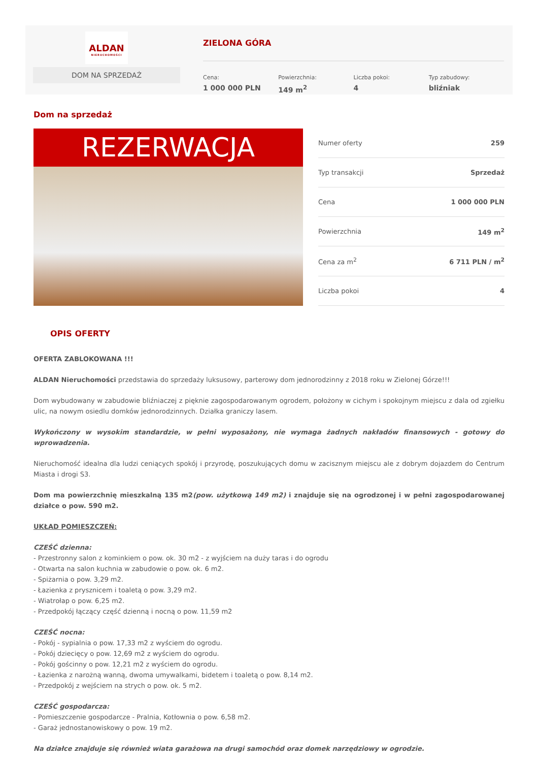ALDAN
NIERUCHOMOŚCI
DOM NA SPRZEDAŻ
ZIELONA GÓRA
Cena:
1 000 000 PLN
Powierzchnia:
149 m<sup>2</sup>
Liczba pokoi:
4
Typ zabudowy:
bliźniak
Dom na sprzedaż
REZERWACJA
| Numer oferty | 259 |
| Typ transakcji | Sprzedaż |
| Cena | 1 000 000 PLN |
| Powierzchnia | 149 m<sup>2</sup> |
| Cena za m<sup>2</sup> | 6 711 PLN / m<sup>2</sup> |
| Liczba pokoi | 4 |
OPIS OFERTY
OFERTA ZABLOKOWANA !!!
ALDAN Nieruchomości przedstawia do sprzedaży luksusowy, parterowy dom jednorodzinny z 2018 roku w Zielonej Górze!!!
Dom wybudowany w zabudowie bliźniaczej z pięknie zagospodarowanym ogrodem, położony w cichym i spokojnym miejscu z dala od zgiełku ulic, na nowym osiedlu domków jednorodzinnych. Działka graniczy lasem.
Wykończony w wysokim standardzie, w pełni wyposażony, nie wymaga żadnych nakładów finansowych - gotowy do wprowadzenia.
Nieruchomość idealna dla ludzi ceniących spokój i przyrodę, poszukujących domu w zacisznym miejscu ale z dobrym dojazdem do Centrum Miasta i drogi S3.
Dom ma powierzchnię mieszkalną 135 m2(pow. użytkową 149 m2) i znajduje się na ogrodzonej i w pełni zagospodarowanej działce o pow. 590 m2.
UKŁAD POMIESZCZEŃ:
CZEŚĆ dzienna:
- Przestronny salon z kominkiem o pow. ok. 30 m2 - z wyjściem na duży taras i do ogrodu
- Otwarta na salon kuchnia w zabudowie o pow. ok. 6 m2.
- Spiżarnia o pow. 3,29 m2.
- Łazienka z prysznicem i toaletą o pow. 3,29 m2.
- Wiatrołap o pow. 6,25 m2.
- Przedpokój łączący część dzienną i nocną o pow. 11,59 m2
CZEŚĆ nocna:
- Pokój - sypialnia o pow. 17,33 m2 z wyściem do ogrodu.
- Pokój dziecięcy o pow. 12,69 m2 z wyściem do ogrodu.
- Pokój gościnny o pow. 12,21 m2 z wyściem do ogrodu.
- Łazienka z narożną wanną, dwoma umywalkami, bidetem i toaletą o pow. 8,14 m2.
- Przedpokój z wejściem na strych o pow. ok. 5 m2.
CZEŚĆ gospodarcza:
- Pomieszczenie gospodarcze - Pralnia, Kotłownia o pow. 6,58 m2.
- Garaż jednostanowiskowy o pow. 19 m2.
Na działce znajduje się również wiata garażowa na drugi samochód oraz domek narzędziowy w ogrodzie.